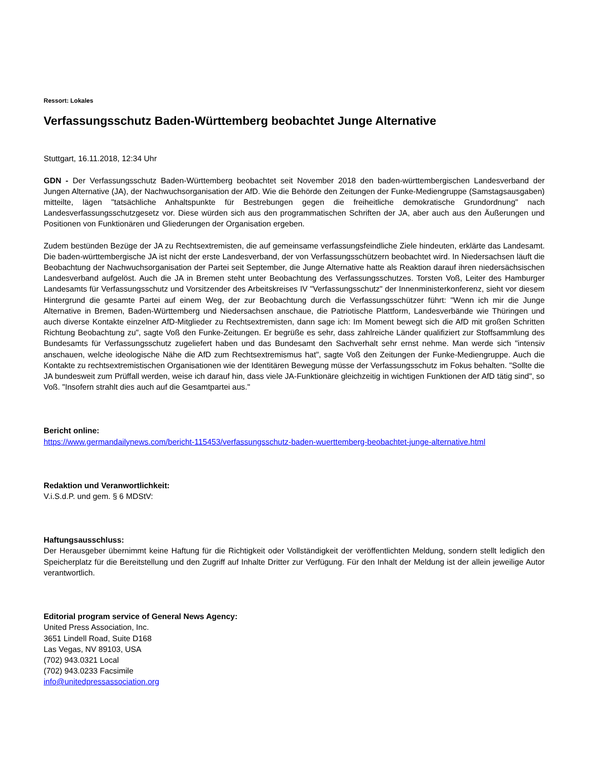Ressort: Lokales
Verfassungsschutz Baden-Württemberg beobachtet Junge Alternative
Stuttgart, 16.11.2018, 12:34 Uhr
GDN - Der Verfassungsschutz Baden-Württemberg beobachtet seit November 2018 den baden-württembergischen Landesverband der Jungen Alternative (JA), der Nachwuchsorganisation der AfD. Wie die Behörde den Zeitungen der Funke-Mediengruppe (Samstagsausgaben) mitteilte, lägen "tatsächliche Anhaltspunkte für Bestrebungen gegen die freiheitliche demokratische Grundordnung" nach Landesverfassungsschutzgesetz vor. Diese würden sich aus den programmatischen Schriften der JA, aber auch aus den Äußerungen und Positionen von Funktionären und Gliederungen der Organisation ergeben.
Zudem bestünden Bezüge der JA zu Rechtsextremisten, die auf gemeinsame verfassungsfeindliche Ziele hindeuten, erklärte das Landesamt. Die baden-württembergische JA ist nicht der erste Landesverband, der von Verfassungsschützern beobachtet wird. In Niedersachsen läuft die Beobachtung der Nachwuchsorganisation der Partei seit September, die Junge Alternative hatte als Reaktion darauf ihren niedersächsischen Landesverband aufgelöst. Auch die JA in Bremen steht unter Beobachtung des Verfassungsschutzes. Torsten Voß, Leiter des Hamburger Landesamts für Verfassungsschutz und Vorsitzender des Arbeitskreises IV "Verfassungsschutz" der Innenministerkonferenz, sieht vor diesem Hintergrund die gesamte Partei auf einem Weg, der zur Beobachtung durch die Verfassungsschützer führt: "Wenn ich mir die Junge Alternative in Bremen, Baden-Württemberg und Niedersachsen anschaue, die Patriotische Plattform, Landesverbände wie Thüringen und auch diverse Kontakte einzelner AfD-Mitglieder zu Rechtsextremisten, dann sage ich: Im Moment bewegt sich die AfD mit großen Schritten Richtung Beobachtung zu", sagte Voß den Funke-Zeitungen. Er begrüße es sehr, dass zahlreiche Länder qualifiziert zur Stoffsammlung des Bundesamts für Verfassungsschutz zugeliefert haben und das Bundesamt den Sachverhalt sehr ernst nehme. Man werde sich "intensiv anschauen, welche ideologische Nähe die AfD zum Rechtsextremismus hat", sagte Voß den Zeitungen der Funke-Mediengruppe. Auch die Kontakte zu rechtsextremistischen Organisationen wie der Identitären Bewegung müsse der Verfassungsschutz im Fokus behalten. "Sollte die JA bundesweit zum Prüffall werden, weise ich darauf hin, dass viele JA-Funktionäre gleichzeitig in wichtigen Funktionen der AfD tätig sind", so Voß. "Insofern strahlt dies auch auf die Gesamtpartei aus."
Bericht online:
https://www.germandailynews.com/bericht-115453/verfassungsschutz-baden-wuerttemberg-beobachtet-junge-alternative.html
Redaktion und Veranwortlichkeit:
V.i.S.d.P. und gem. § 6 MDStV:
Haftungsausschluss:
Der Herausgeber übernimmt keine Haftung für die Richtigkeit oder Vollständigkeit der veröffentlichten Meldung, sondern stellt lediglich den Speicherplatz für die Bereitstellung und den Zugriff auf Inhalte Dritter zur Verfügung. Für den Inhalt der Meldung ist der allein jeweilige Autor verantwortlich.
Editorial program service of General News Agency:
United Press Association, Inc.
3651 Lindell Road, Suite D168
Las Vegas, NV 89103, USA
(702) 943.0321 Local
(702) 943.0233 Facsimile
info@unitedpressassociation.org